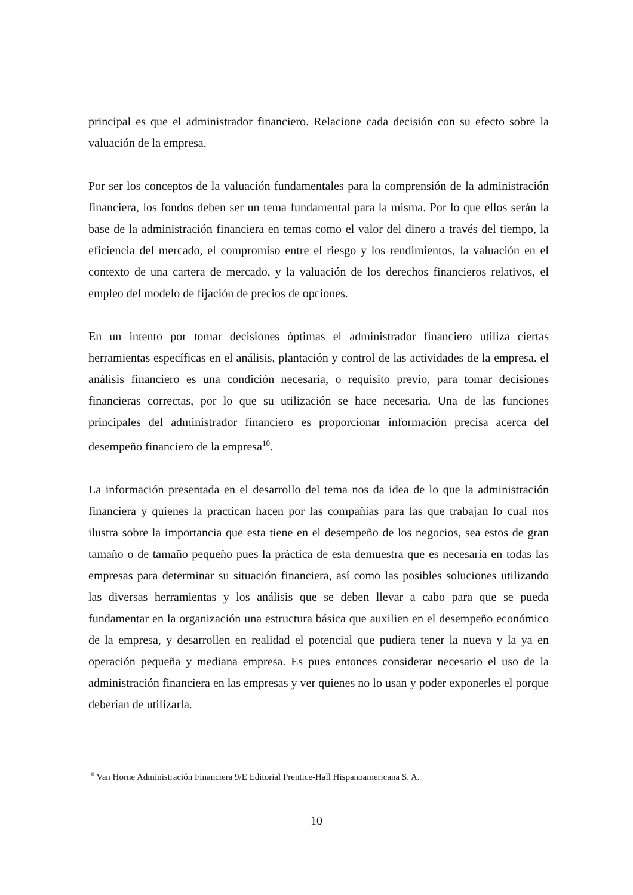principal es que el administrador financiero. Relacione cada decisión con su efecto sobre la valuación de la empresa.
Por ser los conceptos de la valuación fundamentales para la comprensión de la administración financiera, los fondos deben ser un tema fundamental para la misma. Por lo que ellos serán la base de la administración financiera en temas como el valor del dinero a través del tiempo, la eficiencia del mercado, el compromiso entre el riesgo y los rendimientos, la valuación en el contexto de una cartera de mercado, y la valuación de los derechos financieros relativos, el empleo del modelo de fijación de precios de opciones.
En un intento por tomar decisiones óptimas el administrador financiero utiliza ciertas herramientas específicas en el análisis, plantación y control de las actividades de la empresa. el análisis financiero es una condición necesaria, o requisito previo, para tomar decisiones financieras correctas, por lo que su utilización se hace necesaria. Una de las funciones principales del administrador financiero es proporcionar información precisa acerca del desempeño financiero de la empresa<sup>10</sup>.
La información presentada en el desarrollo del tema nos da idea de lo que la administración financiera y quienes la practican hacen por las compañías para las que trabajan lo cual nos ilustra sobre la importancia que esta tiene en el desempeño de los negocios, sea estos de gran tamaño o de tamaño pequeño pues la práctica de esta demuestra que es necesaria en todas las empresas para determinar su situación financiera, así como las posibles soluciones utilizando las diversas herramientas y los análisis que se deben llevar a cabo para que se pueda fundamentar en la organización una estructura básica que auxilien en el desempeño económico de la empresa, y desarrollen en realidad el potencial que pudiera tener la nueva y la ya en operación pequeña y mediana empresa. Es pues entonces considerar necesario el uso de la administración financiera en las empresas y ver quienes no lo usan y poder exponerles el porque deberían de utilizarla.
<sup>10</sup> Van Horne Administración Financiera 9/E Editorial Prentice-Hall Hispanoamericana S. A.
10